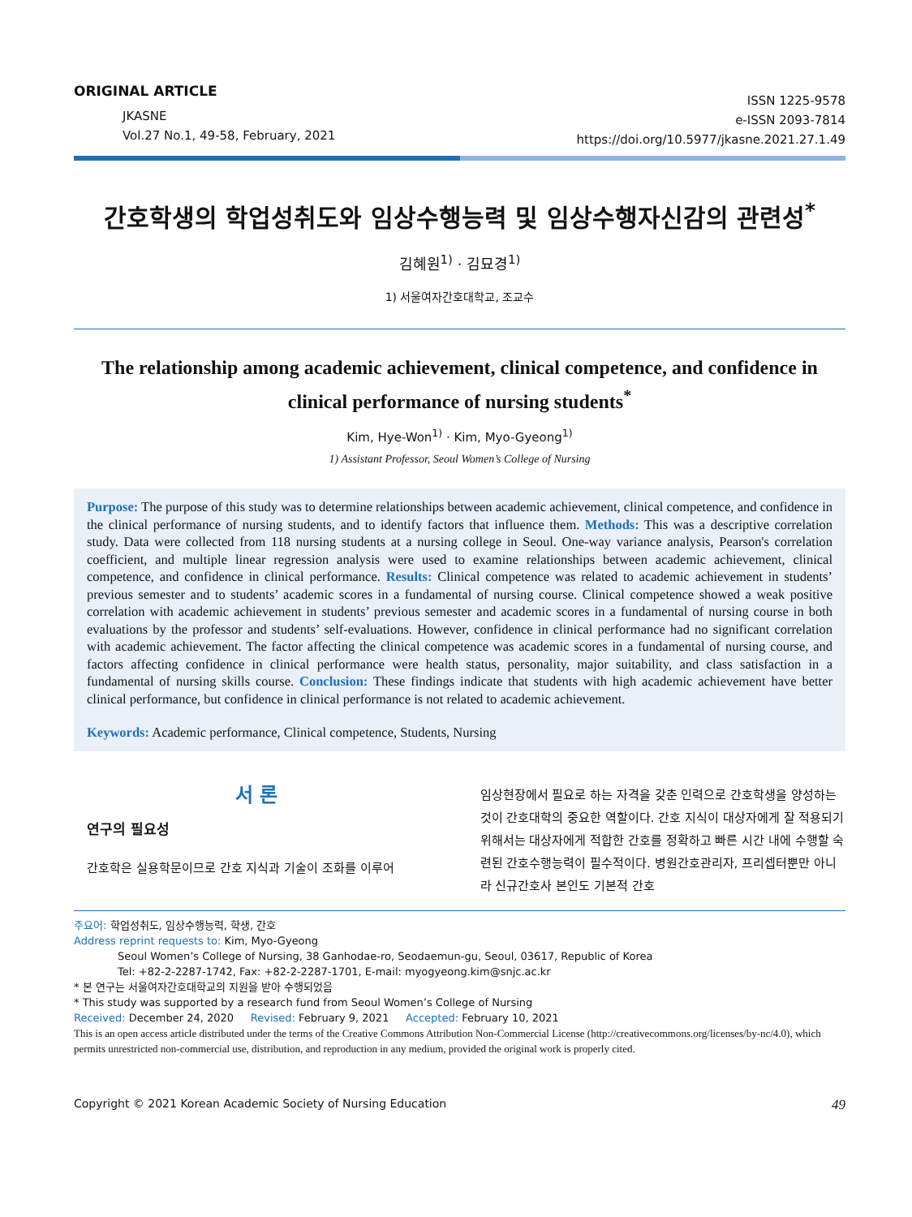ORIGINAL ARTICLE
JKASNE
Vol.27 No.1, 49-58, February, 2021
ISSN 1225-9578
e-ISSN 2093-7814
https://doi.org/10.5977/jkasne.2021.27.1.49
간호학생의 학업성취도와 임상수행능력 및 임상수행자신감의 관련성<sup>*</sup>
김혜원<sup>1)</sup> · 김묘경<sup>1)</sup>
1) 서울여자간호대학교, 조교수
The relationship among academic achievement, clinical competence, and confidence in clinical performance of nursing students<sup>*</sup>
Kim, Hye-Won<sup>1)</sup> · Kim, Myo-Gyeong<sup>1)</sup>
1) Assistant Professor, Seoul Women’s College of Nursing
Purpose: The purpose of this study was to determine relationships between academic achievement, clinical competence, and confidence in the clinical performance of nursing students, and to identify factors that influence them. Methods: This was a descriptive correlation study. Data were collected from 118 nursing students at a nursing college in Seoul. One-way variance analysis, Pearson's correlation coefficient, and multiple linear regression analysis were used to examine relationships between academic achievement, clinical competence, and confidence in clinical performance. Results: Clinical competence was related to academic achievement in students’ previous semester and to students’ academic scores in a fundamental of nursing course. Clinical competence showed a weak positive correlation with academic achievement in students’ previous semester and academic scores in a fundamental of nursing course in both evaluations by the professor and students’ self-evaluations. However, confidence in clinical performance had no significant correlation with academic achievement. The factor affecting the clinical competence was academic scores in a fundamental of nursing course, and factors affecting confidence in clinical performance were health status, personality, major suitability, and class satisfaction in a fundamental of nursing skills course. Conclusion: These findings indicate that students with high academic achievement have better clinical performance, but confidence in clinical performance is not related to academic achievement.
Keywords: Academic performance, Clinical competence, Students, Nursing
서 론
연구의 필요성
간호학은 실용학문이므로 간호 지식과 기술이 조화를 이루어
임상현장에서 필요로 하는 자격을 갖춘 인력으로 간호학생을 양성하는 것이 간호대학의 중요한 역할이다. 간호 지식이 대상자에게 잘 적용되기 위해서는 대상자에게 적합한 간호를 정확하고 빠른 시간 내에 수행할 숙련된 간호수행능력이 필수적이다. 병원간호관리자, 프리셉터뿐만 아니라 신규간호사 본인도 기본적 간호
주요어: 학업성취도, 임상수행능력, 학생, 간호
Address reprint requests to: Kim, Myo-Gyeong
Seoul Women’s College of Nursing, 38 Ganhodae-ro, Seodaemun-gu, Seoul, 03617, Republic of Korea
Tel: +82-2-2287-1742, Fax: +82-2-2287-1701, E-mail: myogyeong.kim@snjc.ac.kr
* 본 연구는 서울여자간호대학교의 지원을 받아 수행되었음
* This study was supported by a research fund from Seoul Women’s College of Nursing
Received: December 24, 2020 Revised: February 9, 2021 Accepted: February 10, 2021
This is an open access article distributed under the terms of the Creative Commons Attribution Non-Commercial License (http://creativecommons.org/licenses/by-nc/4.0), which permits unrestricted non-commercial use, distribution, and reproduction in any medium, provided the original work is properly cited.
Copyright © 2021 Korean Academic Society of Nursing Education 49